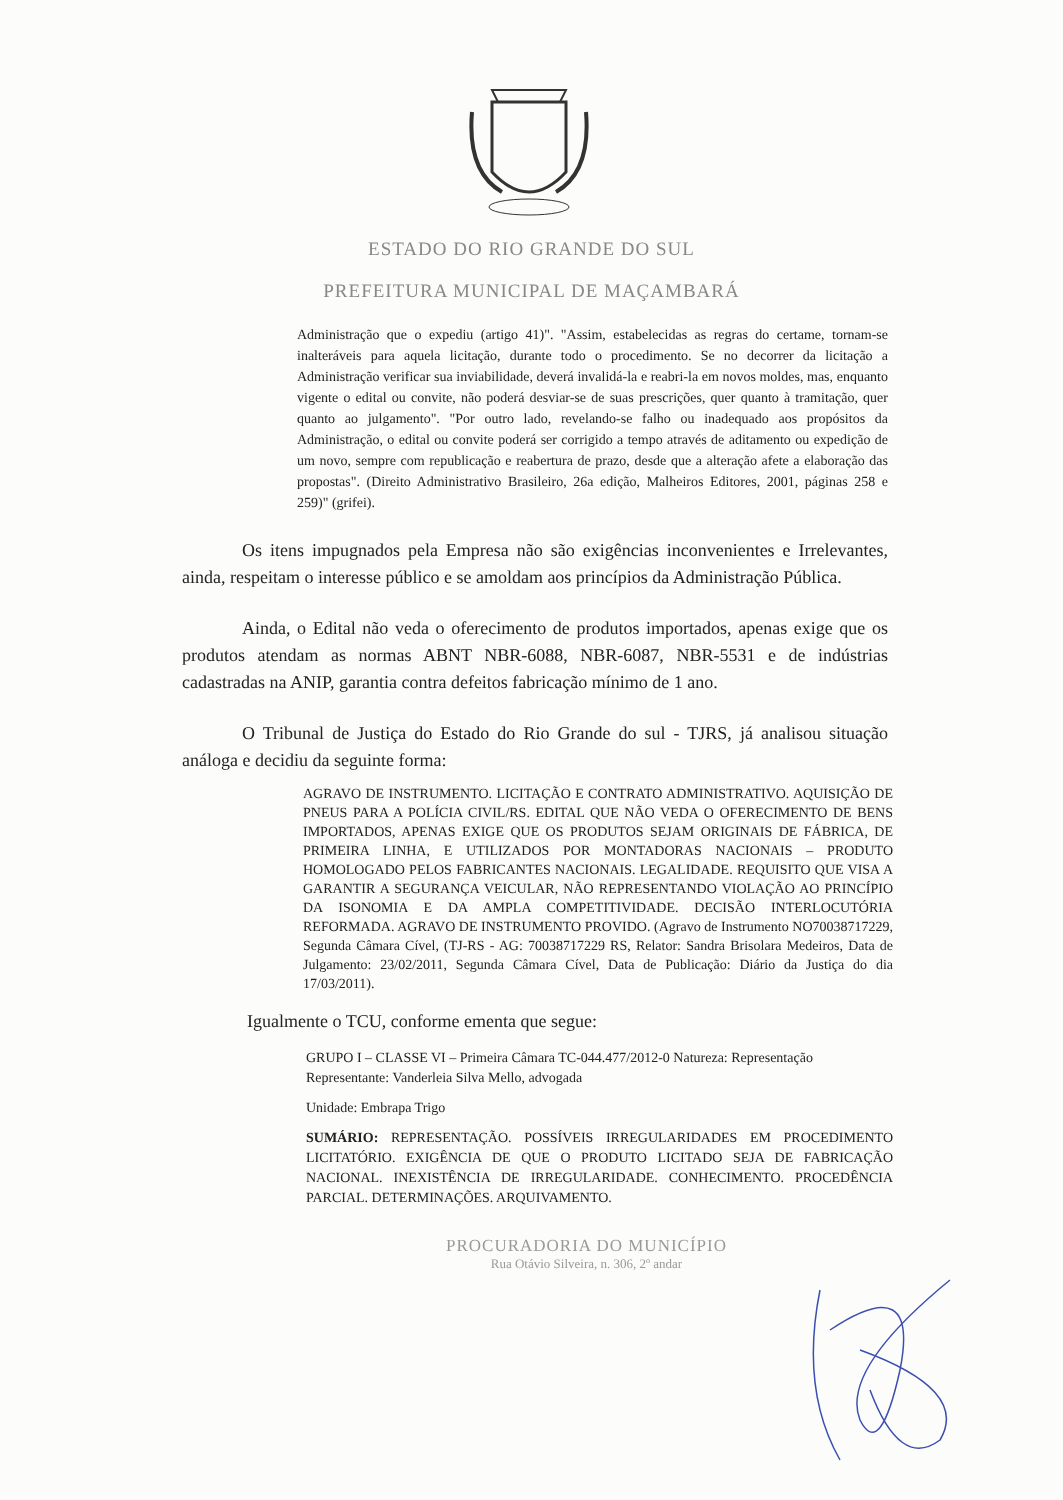ESTADO DO RIO GRANDE DO SUL
PREFEITURA MUNICIPAL DE MAÇAMBARÁ
Administração que o expediu (artigo 41)". "Assim, estabelecidas as regras do certame, tornam-se inalteráveis para aquela licitação, durante todo o procedimento. Se no decorrer da licitação a Administração verificar sua inviabilidade, deverá invalidá-la e reabri-la em novos moldes, mas, enquanto vigente o edital ou convite, não poderá desviar-se de suas prescrições, quer quanto à tramitação, quer quanto ao julgamento". "Por outro lado, revelando-se falho ou inadequado aos propósitos da Administração, o edital ou convite poderá ser corrigido a tempo através de aditamento ou expedição de um novo, sempre com republicação e reabertura de prazo, desde que a alteração afete a elaboração das propostas". (Direito Administrativo Brasileiro, 26a edição, Malheiros Editores, 2001, páginas 258 e 259)" (grifei).
Os itens impugnados pela Empresa não são exigências inconvenientes e Irrelevantes, ainda, respeitam o interesse público e se amoldam aos princípios da Administração Pública.
Ainda, o Edital não veda o oferecimento de produtos importados, apenas exige que os produtos atendam as normas ABNT NBR-6088, NBR-6087, NBR-5531 e de indústrias cadastradas na ANIP, garantia contra defeitos fabricação mínimo de 1 ano.
O Tribunal de Justiça do Estado do Rio Grande do sul - TJRS, já analisou situação análoga e decidiu da seguinte forma:
AGRAVO DE INSTRUMENTO. LICITAÇÃO E CONTRATO ADMINISTRATIVO. AQUISIÇÃO DE PNEUS PARA A POLÍCIA CIVIL/RS. EDITAL QUE NÃO VEDA O OFERECIMENTO DE BENS IMPORTADOS, APENAS EXIGE QUE OS PRODUTOS SEJAM ORIGINAIS DE FÁBRICA, DE PRIMEIRA LINHA, E UTILIZADOS POR MONTADORAS NACIONAIS – PRODUTO HOMOLOGADO PELOS FABRICANTES NACIONAIS. LEGALIDADE. REQUISITO QUE VISA A GARANTIR A SEGURANÇA VEICULAR, NÃO REPRESENTANDO VIOLAÇÃO AO PRINCÍPIO DA ISONOMIA E DA AMPLA COMPETITIVIDADE. DECISÃO INTERLOCUTÓRIA REFORMADA. AGRAVO DE INSTRUMENTO PROVIDO. (Agravo de Instrumento NO70038717229, Segunda Câmara Cível, (TJ-RS - AG: 70038717229 RS, Relator: Sandra Brisolara Medeiros, Data de Julgamento: 23/02/2011, Segunda Câmara Cível, Data de Publicação: Diário da Justiça do dia 17/03/2011).
Igualmente o TCU, conforme ementa que segue:
GRUPO I – CLASSE VI – Primeira Câmara TC-044.477/2012-0 Natureza: Representação
Representante: Vanderleia Silva Mello, advogada
Unidade: Embrapa Trigo
SUMÁRIO: REPRESENTAÇÃO. POSSÍVEIS IRREGULARIDADES EM PROCEDIMENTO LICITATÓRIO. EXIGÊNCIA DE QUE O PRODUTO LICITADO SEJA DE FABRICAÇÃO NACIONAL. INEXISTÊNCIA DE IRREGULARIDADE. CONHECIMENTO. PROCEDÊNCIA PARCIAL. DETERMINAÇÕES. ARQUIVAMENTO.
PROCURADORIA DO MUNICÍPIO
Rua Otávio Silveira, n. 306, 2º andar